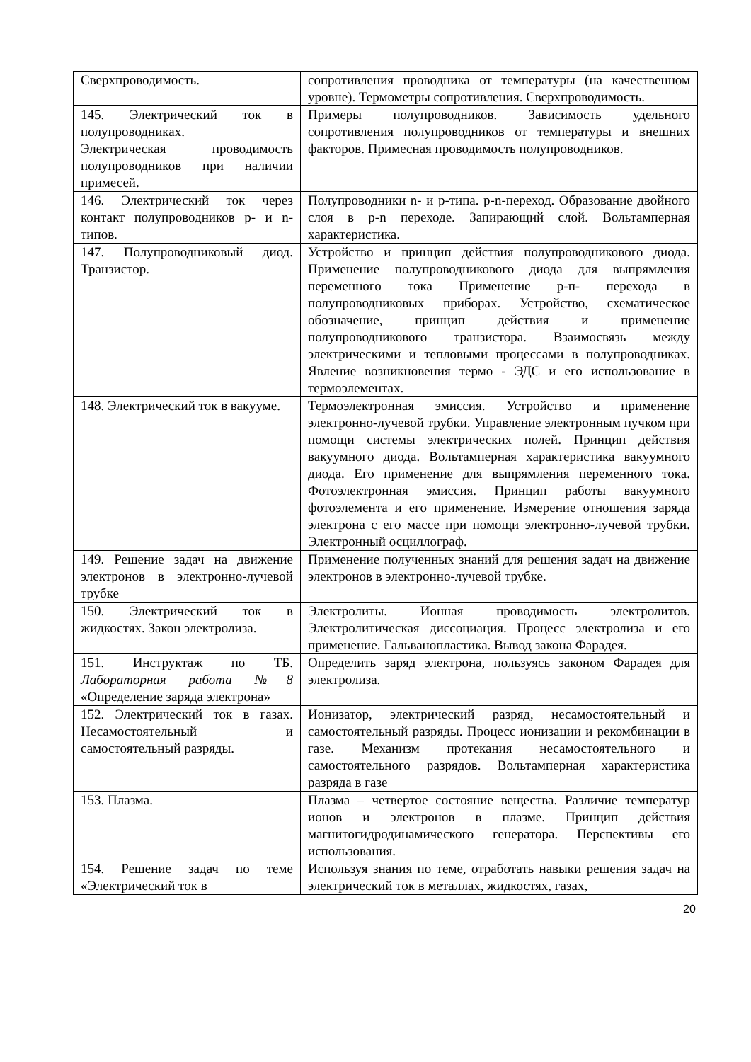| Сверхпроводимость. | сопротивления проводника от температуры (на качественном уровне). Термометры сопротивления. Сверхпроводимость. |
| 145. Электрический ток в полупроводниках. Электрическая проводимость полупроводников при наличии примесей. | Примеры полупроводников. Зависимость удельного сопротивления полупроводников от температуры и внешних факторов. Примесная проводимость полупроводников. |
| 146. Электрический ток через контакт полупроводников p- и n-типов. | Полупроводники n- и p-типа. p-n-переход. Образование двойного слоя в p-n переходе. Запирающий слой. Вольтамперная характеристика. |
| 147. Полупроводниковый диод. Транзистор. | Устройство и принцип действия полупроводникового диода. Применение полупроводникового диода для выпрямления переменного тока Применение p-п- перехода в полупроводниковых приборах. Устройство, схематическое обозначение, принцип действия и применение полупроводникового транзистора. Взаимосвязь между электрическими и тепловыми процессами в полупроводниках. Явление возникновения термо - ЭДС и его использование в термоэлементах. |
| 148. Электрический ток в вакууме. | Термоэлектронная эмиссия. Устройство и применение электронно-лучевой трубки. Управление электронным пучком при помощи системы электрических полей. Принцип действия вакуумного диода. Вольтамперная характеристика вакуумного диода. Его применение для выпрямления переменного тока. Фотоэлектронная эмиссия. Принцип работы вакуумного фотоэлемента и его применение. Измерение отношения заряда электрона с его массе при помощи электронно-лучевой трубки. Электронный осциллограф. |
| 149. Решение задач на движение электронов в электронно-лучевой трубке | Применение полученных знаний для решения задач на движение электронов в электронно-лучевой трубке. |
| 150. Электрический ток в жидкостях. Закон электролиза. | Электролиты. Ионная проводимость электролитов. Электролитическая диссоциация. Процесс электролиза и его применение. Гальванопластика. Вывод закона Фарадея. |
| 151. Инструктаж по ТБ. Лабораторная работа №8 «Определение заряда электрона» | Определить заряд электрона, пользуясь законом Фарадея для электролиза. |
| 152. Электрический ток в газах. Несамостоятельный и самостоятельный разряды. | Ионизатор, электрический разряд, несамостоятельный и самостоятельный разряды. Процесс ионизации и рекомбинации в газе. Механизм протекания несамостоятельного и самостоятельного разрядов. Вольтамперная характеристика разряда в газе |
| 153. Плазма. | Плазма – четвертое состояние вещества. Различие температур ионов и электронов в плазме. Принцип действия магнитогидродинамического генератора. Перспективы его использования. |
| 154. Решение задач по теме «Электрический ток в | Используя знания по теме, отработать навыки решения задач на электрический ток в металлах, жидкостях, газах, |
20